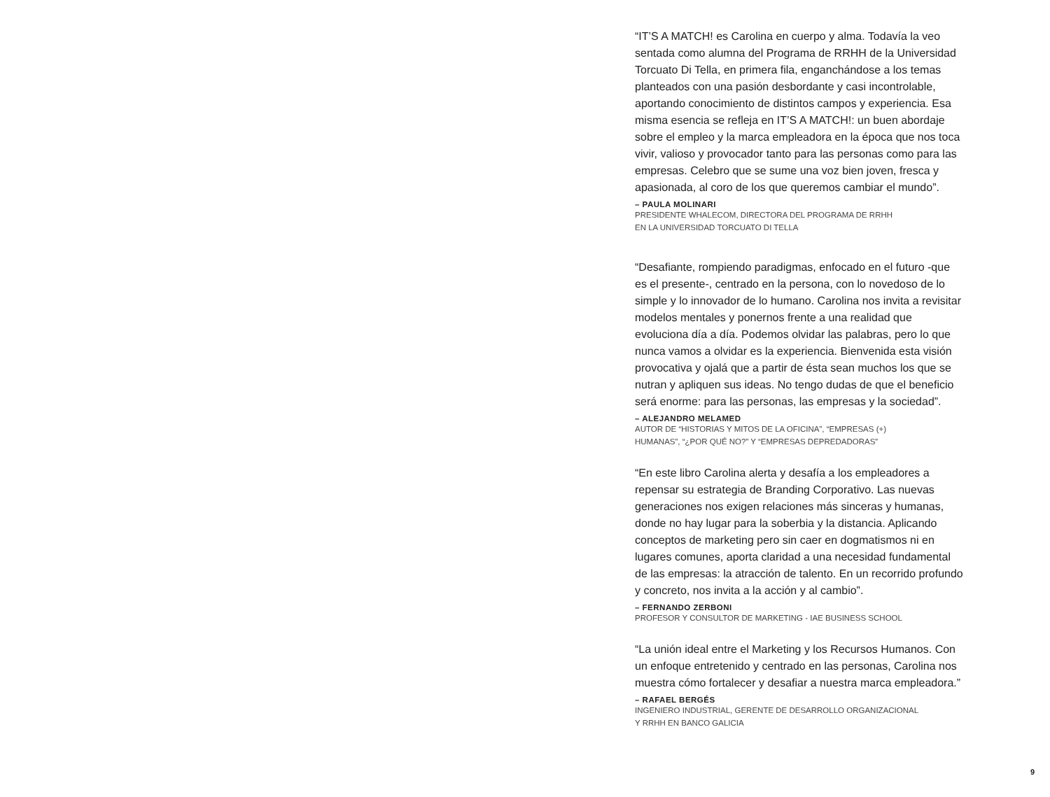“IT’S A MATCH! es Carolina en cuerpo y alma. Todavía la veo sentada como alumna del Programa de RRHH de la Universidad Torcuato Di Tella, en primera fila, enganchándose a los temas planteados con una pasión desbordante y casi incontrolable, aportando conocimiento de distintos campos y experiencia. Esa misma esencia se refleja en IT’S A MATCH!: un buen abordaje sobre el empleo y la marca empleadora en la época que nos toca vivir, valioso y provocador tanto para las personas como para las empresas. Celebro que se sume una voz bien joven, fresca y apasionada, al coro de los que queremos cambiar el mundo”.
– PAULA MOLINARI
PRESIDENTE WHALECOM, DIRECTORA DEL PROGRAMA DE RRHH
EN LA UNIVERSIDAD TORCUATO DI TELLA
“Desafiante, rompiendo paradigmas, enfocado en el futuro -que es el presente-, centrado en la persona, con lo novedoso de lo simple y lo innovador de lo humano. Carolina nos invita a revisitar modelos mentales y ponernos frente a una realidad que evoluciona día a día. Podemos olvidar las palabras, pero lo que nunca vamos a olvidar es la experiencia. Bienvenida esta visión provocativa y ojalá que a partir de ésta sean muchos los que se nutran y apliquen sus ideas. No tengo dudas de que el beneficio será enorme: para las personas, las empresas y la sociedad”.
– ALEJANDRO MELAMED
AUTOR DE “HISTORIAS Y MITOS DE LA OFICINA”, “EMPRESAS (+)
HUMANAS”, “¿POR QUÉ NO?” Y “EMPRESAS DEPREDADORAS”
“En este libro Carolina alerta y desafía a los empleadores a repensar su estrategia de Branding Corporativo. Las nuevas generaciones nos exigen relaciones más sinceras y humanas, donde no hay lugar para la soberbia y la distancia. Aplicando conceptos de marketing pero sin caer en dogmatismos ni en lugares comunes, aporta claridad a una necesidad fundamental de las empresas: la atracción de talento. En un recorrido profundo y concreto, nos invita a la acción y al cambio”.
– FERNANDO ZERBONI
PROFESOR Y CONSULTOR DE MARKETING - IAE BUSINESS SCHOOL
“La unión ideal entre el Marketing y los Recursos Humanos. Con un enfoque entretenido y centrado en las personas, Carolina nos muestra cómo fortalecer y desafiar a nuestra marca empleadora.”
– RAFAEL BERGÉS
INGENIERO INDUSTRIAL, GERENTE DE DESARROLLO ORGANIZACIONAL
Y RRHH EN BANCO GALICIA
9